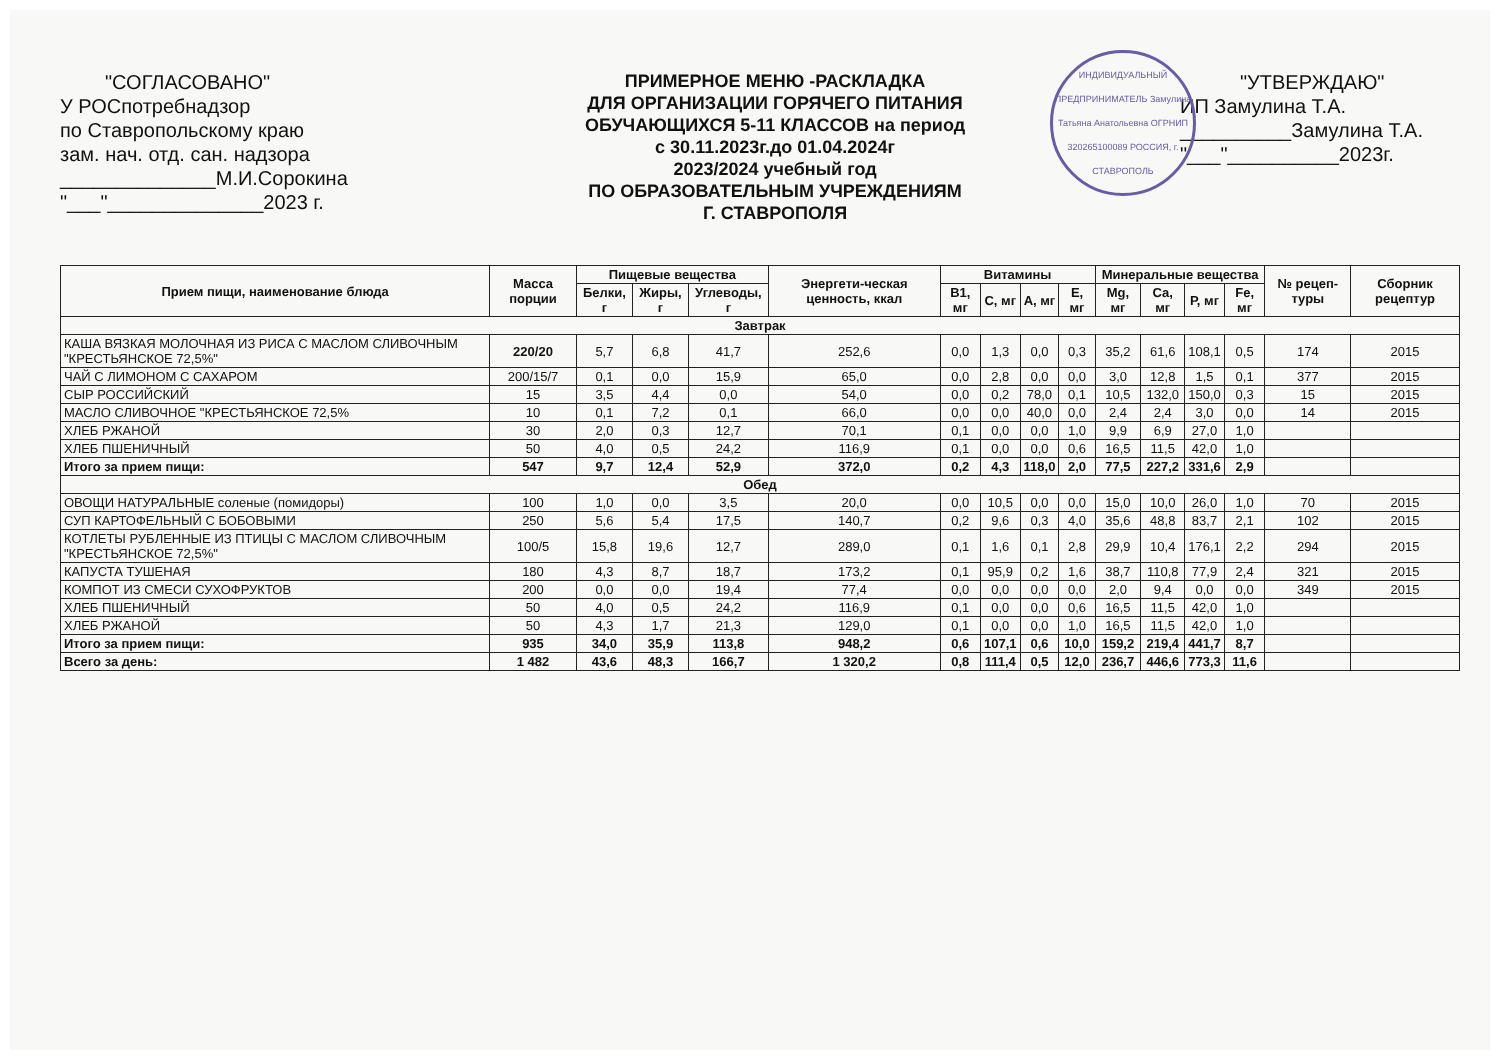"СОГЛАСОВАНО"
У РОСпотребнадзор
по Ставропольскому краю
зам. нач. отд. сан. надзора
______________М.И.Сорокина
"___"______________2023 г.
ПРИМЕРНОЕ МЕНЮ -РАСКЛАДКА
ДЛЯ ОРГАНИЗАЦИИ ГОРЯЧЕГО ПИТАНИЯ
ОБУЧАЮЩИХСЯ 5-11 КЛАССОВ на период
с 30.11.2023г.до 01.04.2024г
2023/2024 учебный год
ПО ОБРАЗОВАТЕЛЬНЫМ УЧРЕЖДЕНИЯМ
Г. СТАВРОПОЛЯ
ИНДИВИДУАЛЬНЫЙ ПРЕДПРИНИМАТЕЛЬ Замулина Татьяна Анатольевна ОГРНИП 320265100089 РОССИЯ, г. СТАВРОПОЛЬ
"УТВЕРЖДАЮ"
ИП Замулина Т.А.
__________Замулина Т.А.
"___"__________2023г.
| Прием пищи, наименование блюда | Масса порции | Пищевые вещества | | | Энергети-ческая ценность, ккал | Витамины | | | | Минеральные вещества | | | | № рецеп-туры | Сборник рецептур |
| --- | --- | --- | --- | --- | --- | --- | --- | --- | --- | --- | --- | --- | --- | --- | --- |
| | | Белки, г | Жиры, г | Углеводы, г | | В1, мг | С, мг | А, мг | Е, мг | Mg, мг | Ca, мг | P, мг | Fe, мг | | |
| Завтрак | | | | | | | | | | | | | | | |
| КАША ВЯЗКАЯ МОЛОЧНАЯ ИЗ РИСА С МАСЛОМ СЛИВОЧНЫМ "КРЕСТЬЯНСКОЕ 72,5%" | 220/20 | 5,7 | 6,8 | 41,7 | 252,6 | 0,0 | 1,3 | 0,0 | 0,3 | 35,2 | 61,6 | 108,1 | 0,5 | 174 | 2015 |
| ЧАЙ С ЛИМОНОМ С САХАРОМ | 200/15/7 | 0,1 | 0,0 | 15,9 | 65,0 | 0,0 | 2,8 | 0,0 | 0,0 | 3,0 | 12,8 | 1,5 | 0,1 | 377 | 2015 |
| СЫР РОССИЙСКИЙ | 15 | 3,5 | 4,4 | 0,0 | 54,0 | 0,0 | 0,2 | 78,0 | 0,1 | 10,5 | 132,0 | 150,0 | 0,3 | 15 | 2015 |
| МАСЛО СЛИВОЧНОЕ "КРЕСТЬЯНСКОЕ 72,5% | 10 | 0,1 | 7,2 | 0,1 | 66,0 | 0,0 | 0,0 | 40,0 | 0,0 | 2,4 | 2,4 | 3,0 | 0,0 | 14 | 2015 |
| ХЛЕБ РЖАНОЙ | 30 | 2,0 | 0,3 | 12,7 | 70,1 | 0,1 | 0,0 | 0,0 | 1,0 | 9,9 | 6,9 | 27,0 | 1,0 | | |
| ХЛЕБ ПШЕНИЧНЫЙ | 50 | 4,0 | 0,5 | 24,2 | 116,9 | 0,1 | 0,0 | 0,0 | 0,6 | 16,5 | 11,5 | 42,0 | 1,0 | | |
| Итого за прием пищи: | 547 | 9,7 | 12,4 | 52,9 | 372,0 | 0,2 | 4,3 | 118,0 | 2,0 | 77,5 | 227,2 | 331,6 | 2,9 | | |
| Обед | | | | | | | | | | | | | | | |
| ОВОЩИ НАТУРАЛЬНЫЕ соленые (помидоры) | 100 | 1,0 | 0,0 | 3,5 | 20,0 | 0,0 | 10,5 | 0,0 | 0,0 | 15,0 | 10,0 | 26,0 | 1,0 | 70 | 2015 |
| СУП КАРТОФЕЛЬНЫЙ С БОБОВЫМИ | 250 | 5,6 | 5,4 | 17,5 | 140,7 | 0,2 | 9,6 | 0,3 | 4,0 | 35,6 | 48,8 | 83,7 | 2,1 | 102 | 2015 |
| КОТЛЕТЫ РУБЛЕННЫЕ ИЗ ПТИЦЫ С МАСЛОМ СЛИВОЧНЫМ "КРЕСТЬЯНСКОЕ 72,5%" | 100/5 | 15,8 | 19,6 | 12,7 | 289,0 | 0,1 | 1,6 | 0,1 | 2,8 | 29,9 | 10,4 | 176,1 | 2,2 | 294 | 2015 |
| КАПУСТА ТУШЕНАЯ | 180 | 4,3 | 8,7 | 18,7 | 173,2 | 0,1 | 95,9 | 0,2 | 1,6 | 38,7 | 110,8 | 77,9 | 2,4 | 321 | 2015 |
| КОМПОТ ИЗ СМЕСИ СУХОФРУКТОВ | 200 | 0,0 | 0,0 | 19,4 | 77,4 | 0,0 | 0,0 | 0,0 | 0,0 | 2,0 | 9,4 | 0,0 | 0,0 | 349 | 2015 |
| ХЛЕБ ПШЕНИЧНЫЙ | 50 | 4,0 | 0,5 | 24,2 | 116,9 | 0,1 | 0,0 | 0,0 | 0,6 | 16,5 | 11,5 | 42,0 | 1,0 | | |
| ХЛЕБ РЖАНОЙ | 50 | 4,3 | 1,7 | 21,3 | 129,0 | 0,1 | 0,0 | 0,0 | 1,0 | 16,5 | 11,5 | 42,0 | 1,0 | | |
| Итого за прием пищи: | 935 | 34,0 | 35,9 | 113,8 | 948,2 | 0,6 | 107,1 | 0,6 | 10,0 | 159,2 | 219,4 | 441,7 | 8,7 | | |
| Всего за день: | 1 482 | 43,6 | 48,3 | 166,7 | 1 320,2 | 0,8 | 111,4 | 0,5 | 12,0 | 236,7 | 446,6 | 773,3 | 11,6 | | |